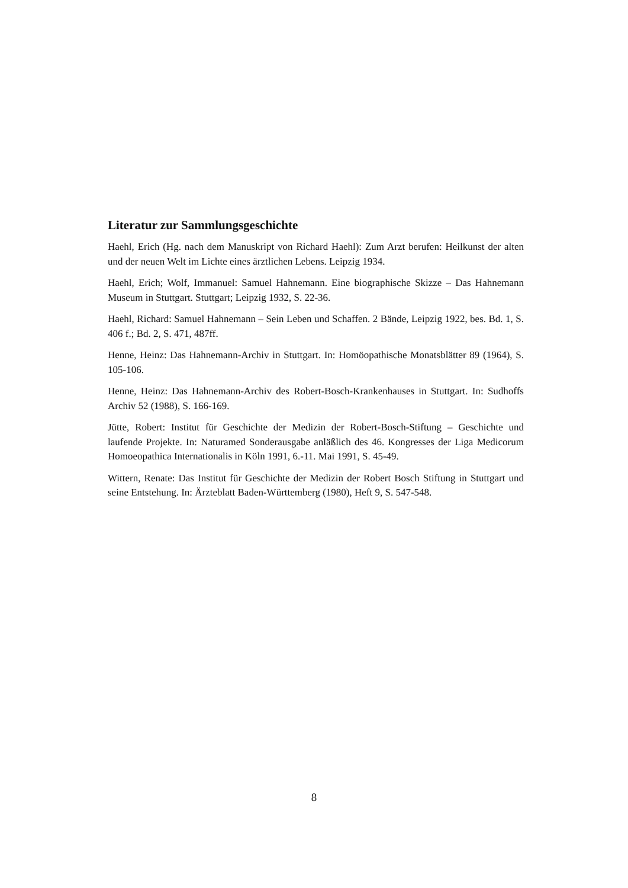Literatur zur Sammlungsgeschichte
Haehl, Erich (Hg. nach dem Manuskript von Richard Haehl): Zum Arzt berufen: Heilkunst der alten und der neuen Welt im Lichte eines ärztlichen Lebens. Leipzig 1934.
Haehl, Erich; Wolf, Immanuel: Samuel Hahnemann. Eine biographische Skizze – Das Hahnemann Museum in Stuttgart. Stuttgart; Leipzig 1932, S. 22-36.
Haehl, Richard: Samuel Hahnemann – Sein Leben und Schaffen. 2 Bände, Leipzig 1922, bes. Bd. 1, S. 406 f.; Bd. 2, S. 471, 487ff.
Henne, Heinz: Das Hahnemann-Archiv in Stuttgart. In: Homöopathische Monatsblätter 89 (1964), S. 105-106.
Henne, Heinz: Das Hahnemann-Archiv des Robert-Bosch-Krankenhauses in Stuttgart. In: Sudhoffs Archiv 52 (1988), S. 166-169.
Jütte, Robert: Institut für Geschichte der Medizin der Robert-Bosch-Stiftung – Geschichte und laufende Projekte. In: Naturamed Sonderausgabe anläßlich des 46. Kongresses der Liga Medicorum Homoeopathica Internationalis in Köln 1991, 6.-11. Mai 1991, S. 45-49.
Wittern, Renate: Das Institut für Geschichte der Medizin der Robert Bosch Stiftung in Stuttgart und seine Entstehung. In: Ärzteblatt Baden-Württemberg (1980), Heft 9, S. 547-548.
8